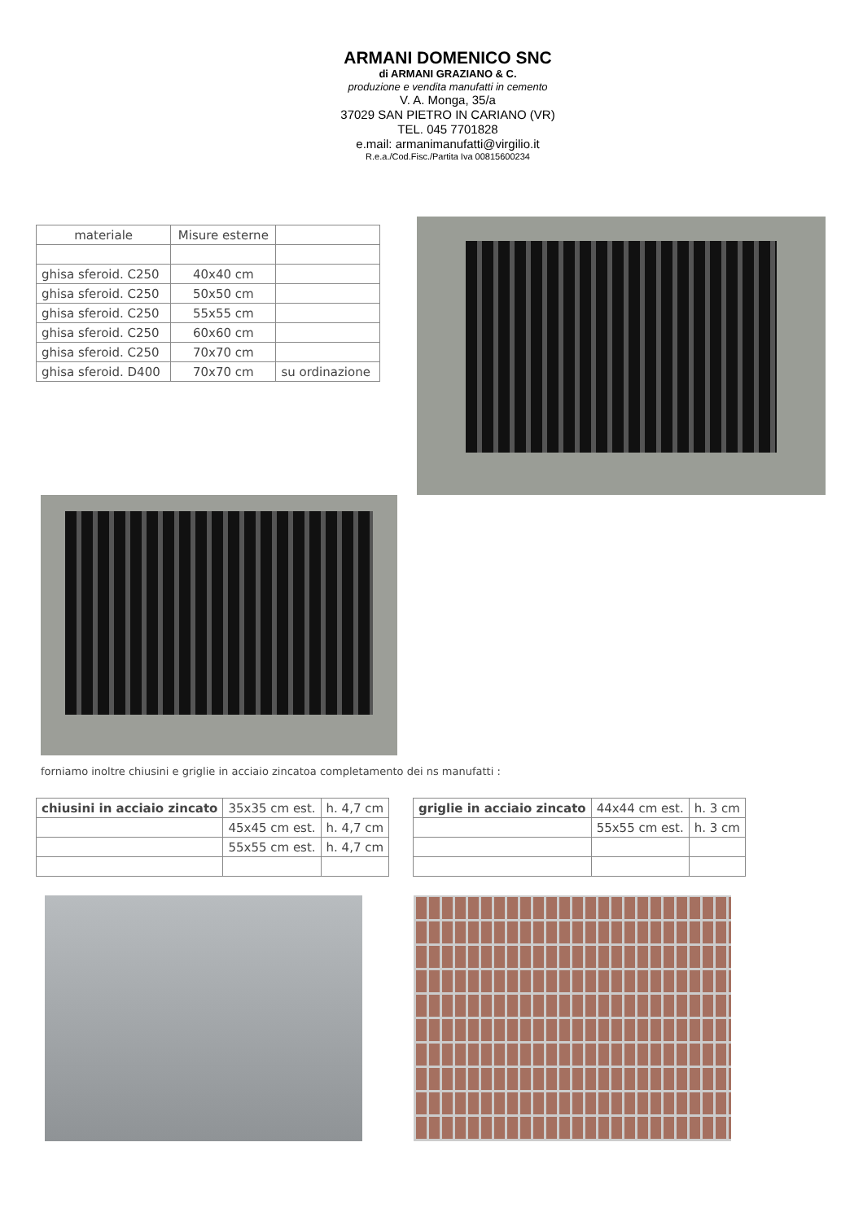ARMANI DOMENICO SNC
di ARMANI GRAZIANO & C.
produzione e vendita manufatti in cemento
V. A. Monga, 35/a
37029 SAN PIETRO IN CARIANO (VR)
TEL. 045 7701828
e.mail: armanimanufatti@virgilio.it
R.e.a./Cod.Fisc./Partita Iva 00815600234
| materiale | Misure esterne | |
| ghisa sferoid. C250 | 40x40 cm | |
| ghisa sferoid. C250 | 50x50 cm | |
| ghisa sferoid. C250 | 55x55 cm | |
| ghisa sferoid. C250 | 60x60 cm | |
| ghisa sferoid. C250 | 70x70 cm | |
| ghisa sferoid. D400 | 70x70 cm | su ordinazione |
forniamo inoltre chiusini e griglie in acciaio zincatoa completamento dei ns manufatti :
| chiusini in acciaio zincato | 35x35 cm est. | h. 4,7 cm |
| | 45x45 cm est. | h. 4,7 cm |
| | 55x55 cm est. | h. 4,7 cm |
| griglie in acciaio zincato | 44x44 cm est. | h. 3 cm |
| | 55x55 cm est. | h. 3 cm |